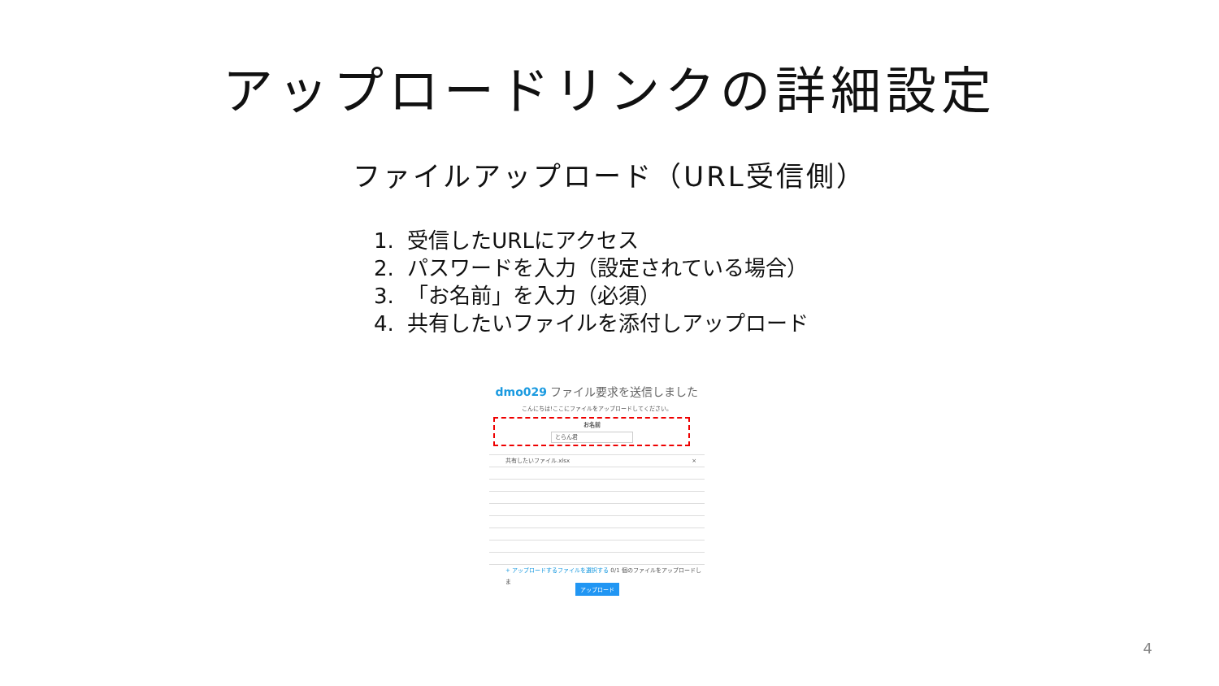アップロードリンクの詳細設定
ファイルアップロード（URL受信側）
1. 受信したURLにアクセス
2. パスワードを入力（設定されている場合）
3. 「お名前」を入力（必須）
4. 共有したいファイルを添付しアップロード
dmo029 ファイル要求を送信しました
こんにちは!ここにファイルをアップロードしてください。
お名前
とらん君
共有したいファイル.xlsx ×
+ アップロードするファイルを選択する 0/1 個のファイルをアップロードしま
アップロード
4